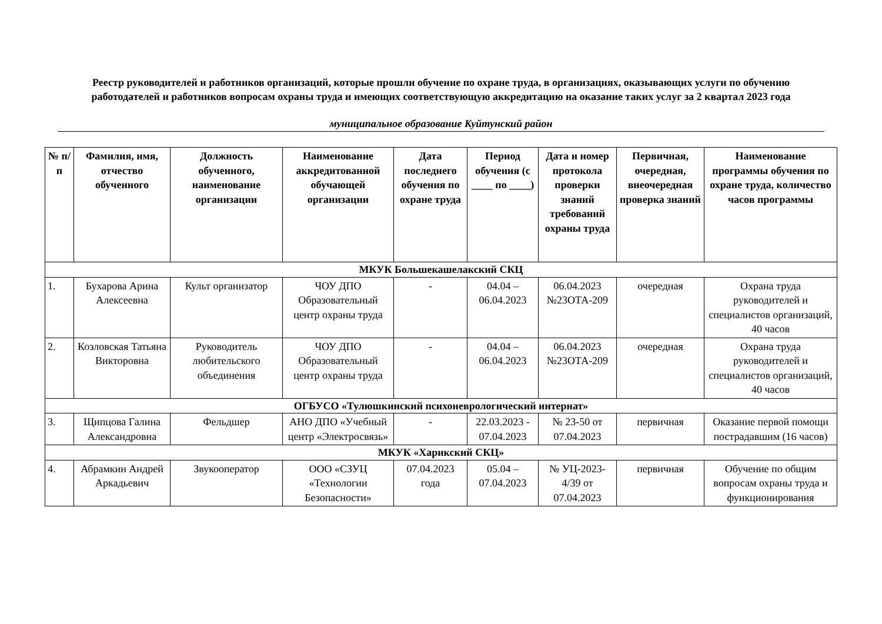Реестр руководителей и работников организаций, которые прошли обучение по охране труда, в организациях, оказывающих услуги по обучению работодателей и работников вопросам охраны труда и имеющих соответствующую аккредитацию на оказание таких услуг за 2 квартал 2023 года
муниципальное образование Куйтунский район
| № п/п | Фамилия, имя, отчество обученного | Должность обученного, наименование организации | Наименование аккредитованной обучающей организации | Дата последнего обучения по охране труда | Период обучения (с ____ по ____) | Дата и номер протокола проверки знаний требований охраны труда | Первичная, очередная, внеочередная проверка знаний | Наименование программы обучения по охране труда, количество часов программы |
| --- | --- | --- | --- | --- | --- | --- | --- | --- |
| МКУК Большекашелакский СКЦ | | | | | | | | |
| 1. | Бухарова Арина Алексеевна | Культ организатор | ЧОУ ДПО Образовательный центр охраны труда | - | 04.04 – 06.04.2023 | 06.04.2023 №23ОТА-209 | очередная | Охрана труда руководителей и специалистов организаций, 40 часов |
| 2. | Козловская Татьяна Викторовна | Руководитель любительского объединения | ЧОУ ДПО Образовательный центр охраны труда | - | 04.04 – 06.04.2023 | 06.04.2023 №23ОТА-209 | очередная | Охрана труда руководителей и специалистов организаций, 40 часов |
| ОГБУСО «Тулюшкинский психоневрологический интернат» | | | | | | | | |
| 3. | Щипцова Галина Александровна | Фельдшер | АНО ДПО «Учебный центр «Электросвязь» | - | 22.03.2023 - 07.04.2023 | № 23-50 от 07.04.2023 | первичная | Оказание первой помощи пострадавшим (16 часов) |
| МКУК «Харикский СКЦ» | | | | | | | | |
| 4. | Абрамкин Андрей Аркадьевич | Звукооператор | ООО «СЗУЦ «Технологии Безопасности» | 07.04.2023 года | 05.04 – 07.04.2023 | № УЦ-2023-4/39 от 07.04.2023 | первичная | Обучение по общим вопросам охраны труда и функционирования |